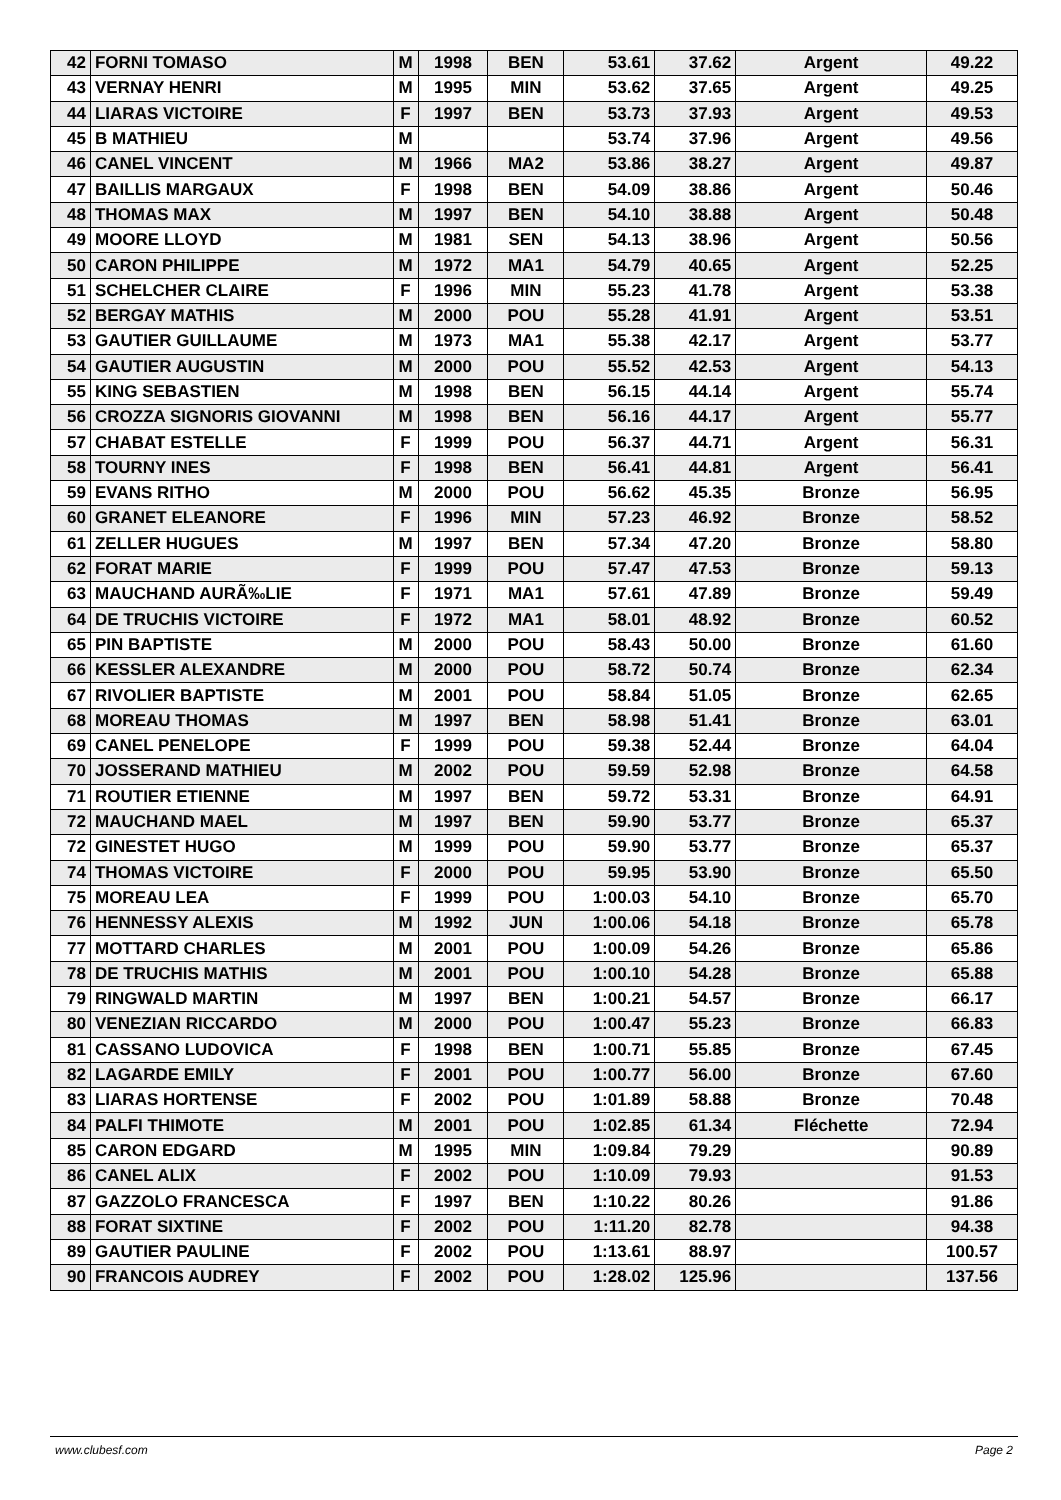| 42 | FORNI TOMASO | M | 1998 | BEN | 53.61 | 37.62 | Argent | 49.22 |
| 43 | VERNAY HENRI | M | 1995 | MIN | 53.62 | 37.65 | Argent | 49.25 |
| 44 | LIARAS VICTOIRE | F | 1997 | BEN | 53.73 | 37.93 | Argent | 49.53 |
| 45 | B MATHIEU | M | | | 53.74 | 37.96 | Argent | 49.56 |
| 46 | CANEL VINCENT | M | 1966 | MA2 | 53.86 | 38.27 | Argent | 49.87 |
| 47 | BAILLIS MARGAUX | F | 1998 | BEN | 54.09 | 38.86 | Argent | 50.46 |
| 48 | THOMAS MAX | M | 1997 | BEN | 54.10 | 38.88 | Argent | 50.48 |
| 49 | MOORE LLOYD | M | 1981 | SEN | 54.13 | 38.96 | Argent | 50.56 |
| 50 | CARON PHILIPPE | M | 1972 | MA1 | 54.79 | 40.65 | Argent | 52.25 |
| 51 | SCHELCHER CLAIRE | F | 1996 | MIN | 55.23 | 41.78 | Argent | 53.38 |
| 52 | BERGAY MATHIS | M | 2000 | POU | 55.28 | 41.91 | Argent | 53.51 |
| 53 | GAUTIER GUILLAUME | M | 1973 | MA1 | 55.38 | 42.17 | Argent | 53.77 |
| 54 | GAUTIER AUGUSTIN | M | 2000 | POU | 55.52 | 42.53 | Argent | 54.13 |
| 55 | KING SEBASTIEN | M | 1998 | BEN | 56.15 | 44.14 | Argent | 55.74 |
| 56 | CROZZA SIGNORIS GIOVANNI | M | 1998 | BEN | 56.16 | 44.17 | Argent | 55.77 |
| 57 | CHABAT ESTELLE | F | 1999 | POU | 56.37 | 44.71 | Argent | 56.31 |
| 58 | TOURNY INES | F | 1998 | BEN | 56.41 | 44.81 | Argent | 56.41 |
| 59 | EVANS RITHO | M | 2000 | POU | 56.62 | 45.35 | Bronze | 56.95 |
| 60 | GRANET ELEANORE | F | 1996 | MIN | 57.23 | 46.92 | Bronze | 58.52 |
| 61 | ZELLER HUGUES | M | 1997 | BEN | 57.34 | 47.20 | Bronze | 58.80 |
| 62 | FORAT MARIE | F | 1999 | POU | 57.47 | 47.53 | Bronze | 59.13 |
| 63 | MAUCHAND AURÃ‰LIE | F | 1971 | MA1 | 57.61 | 47.89 | Bronze | 59.49 |
| 64 | DE TRUCHIS VICTOIRE | F | 1972 | MA1 | 58.01 | 48.92 | Bronze | 60.52 |
| 65 | PIN BAPTISTE | M | 2000 | POU | 58.43 | 50.00 | Bronze | 61.60 |
| 66 | KESSLER ALEXANDRE | M | 2000 | POU | 58.72 | 50.74 | Bronze | 62.34 |
| 67 | RIVOLIER BAPTISTE | M | 2001 | POU | 58.84 | 51.05 | Bronze | 62.65 |
| 68 | MOREAU THOMAS | M | 1997 | BEN | 58.98 | 51.41 | Bronze | 63.01 |
| 69 | CANEL PENELOPE | F | 1999 | POU | 59.38 | 52.44 | Bronze | 64.04 |
| 70 | JOSSERAND MATHIEU | M | 2002 | POU | 59.59 | 52.98 | Bronze | 64.58 |
| 71 | ROUTIER ETIENNE | M | 1997 | BEN | 59.72 | 53.31 | Bronze | 64.91 |
| 72 | MAUCHAND MAEL | M | 1997 | BEN | 59.90 | 53.77 | Bronze | 65.37 |
| 72 | GINESTET HUGO | M | 1999 | POU | 59.90 | 53.77 | Bronze | 65.37 |
| 74 | THOMAS VICTOIRE | F | 2000 | POU | 59.95 | 53.90 | Bronze | 65.50 |
| 75 | MOREAU LEA | F | 1999 | POU | 1:00.03 | 54.10 | Bronze | 65.70 |
| 76 | HENNESSY ALEXIS | M | 1992 | JUN | 1:00.06 | 54.18 | Bronze | 65.78 |
| 77 | MOTTARD CHARLES | M | 2001 | POU | 1:00.09 | 54.26 | Bronze | 65.86 |
| 78 | DE TRUCHIS MATHIS | M | 2001 | POU | 1:00.10 | 54.28 | Bronze | 65.88 |
| 79 | RINGWALD MARTIN | M | 1997 | BEN | 1:00.21 | 54.57 | Bronze | 66.17 |
| 80 | VENEZIAN RICCARDO | M | 2000 | POU | 1:00.47 | 55.23 | Bronze | 66.83 |
| 81 | CASSANO LUDOVICA | F | 1998 | BEN | 1:00.71 | 55.85 | Bronze | 67.45 |
| 82 | LAGARDE EMILY | F | 2001 | POU | 1:00.77 | 56.00 | Bronze | 67.60 |
| 83 | LIARAS HORTENSE | F | 2002 | POU | 1:01.89 | 58.88 | Bronze | 70.48 |
| 84 | PALFI THIMOTE | M | 2001 | POU | 1:02.85 | 61.34 | Fléchette | 72.94 |
| 85 | CARON EDGARD | M | 1995 | MIN | 1:09.84 | 79.29 | | 90.89 |
| 86 | CANEL ALIX | F | 2002 | POU | 1:10.09 | 79.93 | | 91.53 |
| 87 | GAZZOLO FRANCESCA | F | 1997 | BEN | 1:10.22 | 80.26 | | 91.86 |
| 88 | FORAT SIXTINE | F | 2002 | POU | 1:11.20 | 82.78 | | 94.38 |
| 89 | GAUTIER PAULINE | F | 2002 | POU | 1:13.61 | 88.97 | | 100.57 |
| 90 | FRANCOIS AUDREY | F | 2002 | POU | 1:28.02 | 125.96 | | 137.56 |
www.clubesf.com Page 2